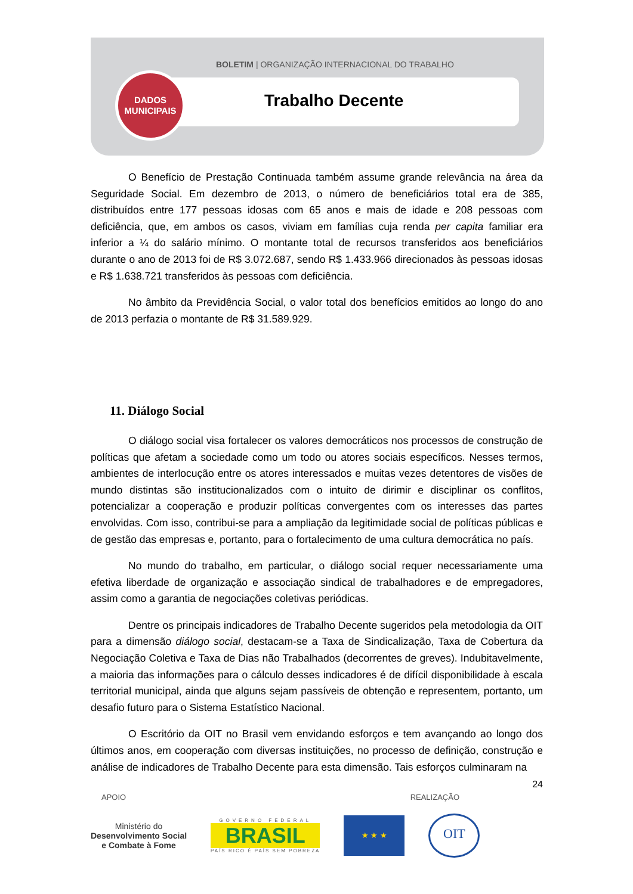BOLETIM | ORGANIZAÇÃO INTERNACIONAL DO TRABALHO
Trabalho Decente
DADOS
MUNICIPAIS
O Benefício de Prestação Continuada também assume grande relevância na área da Seguridade Social. Em dezembro de 2013, o número de beneficiários total era de 385, distribuídos entre 177 pessoas idosas com 65 anos e mais de idade e 208 pessoas com deficiência, que, em ambos os casos, viviam em famílias cuja renda per capita familiar era inferior a ¼ do salário mínimo. O montante total de recursos transferidos aos beneficiários durante o ano de 2013 foi de R$ 3.072.687, sendo R$ 1.433.966 direcionados às pessoas idosas e R$ 1.638.721 transferidos às pessoas com deficiência.
No âmbito da Previdência Social, o valor total dos benefícios emitidos ao longo do ano de 2013 perfazia o montante de R$ 31.589.929.
11. Diálogo Social
O diálogo social visa fortalecer os valores democráticos nos processos de construção de políticas que afetam a sociedade como um todo ou atores sociais específicos. Nesses termos, ambientes de interlocução entre os atores interessados e muitas vezes detentores de visões de mundo distintas são institucionalizados com o intuito de dirimir e disciplinar os conflitos, potencializar a cooperação e produzir políticas convergentes com os interesses das partes envolvidas. Com isso, contribui-se para a ampliação da legitimidade social de políticas públicas e de gestão das empresas e, portanto, para o fortalecimento de uma cultura democrática no país.
No mundo do trabalho, em particular, o diálogo social requer necessariamente uma efetiva liberdade de organização e associação sindical de trabalhadores e de empregadores, assim como a garantia de negociações coletivas periódicas.
Dentre os principais indicadores de Trabalho Decente sugeridos pela metodologia da OIT para a dimensão diálogo social, destacam-se a Taxa de Sindicalização, Taxa de Cobertura da Negociação Coletiva e Taxa de Dias não Trabalhados (decorrentes de greves). Indubitavelmente, a maioria das informações para o cálculo desses indicadores é de difícil disponibilidade à escala territorial municipal, ainda que alguns sejam passíveis de obtenção e representem, portanto, um desafio futuro para o Sistema Estatístico Nacional.
O Escritório da OIT no Brasil vem envidando esforços e tem avançando ao longo dos últimos anos, em cooperação com diversas instituições, no processo de definição, construção e análise de indicadores de Trabalho Decente para esta dimensão. Tais esforços culminaram na
24
APOIO REALIZAÇÃO
Ministério do
Desenvolvimento Social
e Combate à Fome
GOVERNO FEDERAL
BRASIL
PAÍS RICO É PAÍS SEM POBREZA
★ ★ ★
OIT